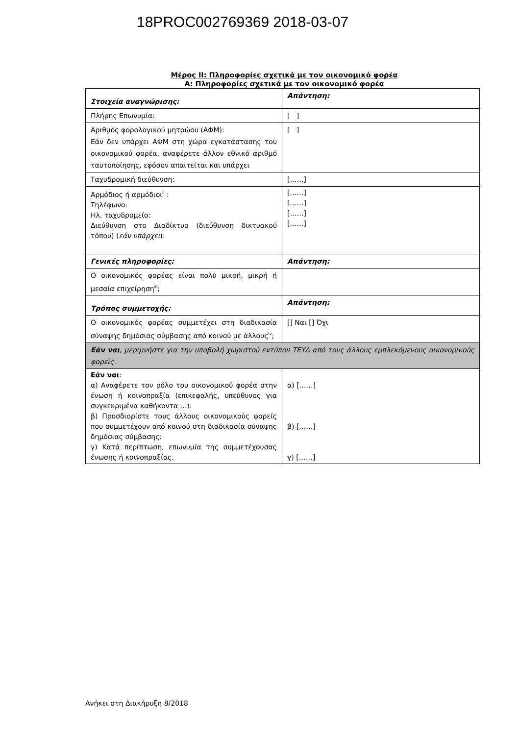18PROC002769369 2018-03-07
Μέρος ΙΙ: Πληροφορίες σχετικά με τον οικονομικό φορέα
Α: Πληροφορίες σχετικά με τον οικονομικό φορέα
| Στοιχεία αναγνώρισης: | Απάντηση: |
| Πλήρης Επωνυμία: | [ ] |
| Αριθμός φορολογικού μητρώου (ΑΦΜ): Εάν δεν υπάρχει ΑΦΜ στη χώρα εγκατάστασης του οικονομικού φορέα, αναφέρετε άλλον εθνικό αριθμό ταυτοποίησης, εφόσον απαιτείται και υπάρχει | [ ] |
| Ταχυδρομική διεύθυνση: | [……] |
| Αρμόδιος ή αρμόδιοι<sup>ii</sup> : Τηλέφωνο: Ηλ. ταχυδρομείο: Διεύθυνση στο Διαδίκτυο (διεύθυνση δικτυακού τόπου) ( εάν υπάρχει ): | [……] [……] [……] [……] |
| Γενικές πληροφορίες: | Απάντηση: |
| Ο οικονομικός φορέας είναι πολύ μικρή, μικρή ή μεσαία επιχείρηση<sup>iii</sup>; | |
| Τρόπος συμμετοχής: | Απάντηση: |
| Ο οικονομικός φορέας συμμετέχει στη διαδικασία σύναψης δημόσιας σύμβασης από κοινού με άλλους<sup>iv</sup>; | [] Ναι [] Όχι |
| Εάν ναι , μεριμνήστε για την υποβολή χωριστού εντύπου ΤΕΥΔ από τους άλλους εμπλεκόμενους οικονομικούς φορείς. | |
| Εάν ναι : α) Αναφέρετε τον ρόλο του οικονομικού φορέα στην ένωση ή κοινοπραξία (επικεφαλής, υπεύθυνος για συγκεκριμένα καθήκοντα …): β) Προσδιορίστε τους άλλους οικονομικούς φορείς που συμμετέχουν από κοινού στη διαδικασία σύναψης δημόσιας σύμβασης: γ) Κατά περίπτωση, επωνυμία της συμμετέχουσας ένωσης ή κοινοπραξίας. | α) [……] β) [……] γ) [……] |
Ανήκει στη Διακήρυξη 8/2018